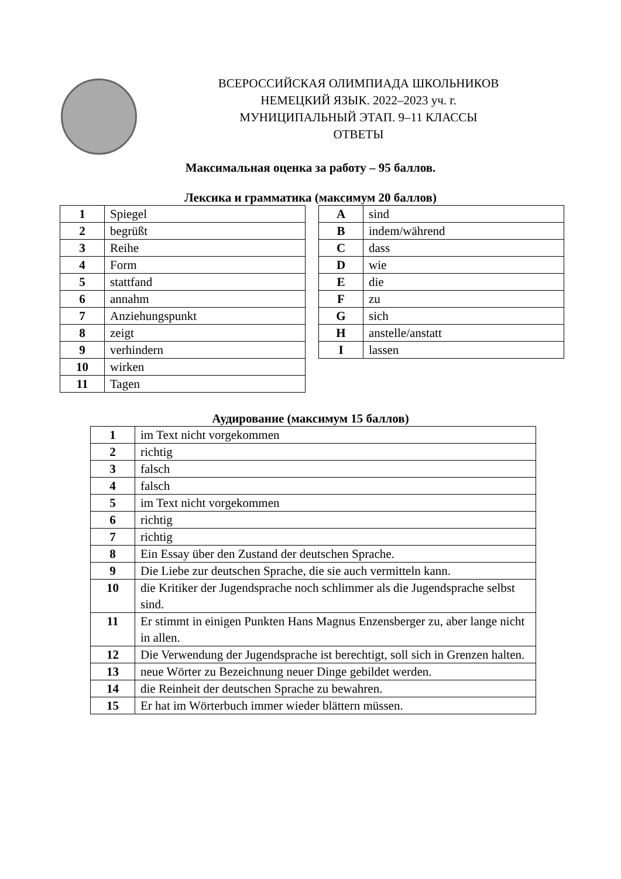ВСЕРОССИЙСКАЯ ОЛИМПИАДА ШКОЛЬНИКОВ
НЕМЕЦКИЙ ЯЗЫК. 2022–2023 уч. г.
МУНИЦИПАЛЬНЫЙ ЭТАП. 9–11 КЛАССЫ
ОТВЕТЫ
Максимальная оценка за работу – 95 баллов.
Лексика и грамматика (максимум 20 баллов)
| 1 | Spiegel |
| 2 | begrüßt |
| 3 | Reihe |
| 4 | Form |
| 5 | stattfand |
| 6 | annahm |
| 7 | Anziehungspunkt |
| 8 | zeigt |
| 9 | verhindern |
| 10 | wirken |
| 11 | Tagen |
| A | sind |
| B | indem/während |
| C | dass |
| D | wie |
| E | die |
| F | zu |
| G | sich |
| H | anstelle/anstatt |
| I | lassen |
Аудирование (максимум 15 баллов)
| 1 | im Text nicht vorgekommen |
| 2 | richtig |
| 3 | falsch |
| 4 | falsch |
| 5 | im Text nicht vorgekommen |
| 6 | richtig |
| 7 | richtig |
| 8 | Ein Essay über den Zustand der deutschen Sprache. |
| 9 | Die Liebe zur deutschen Sprache, die sie auch vermitteln kann. |
| 10 | die Kritiker der Jugendsprache noch schlimmer als die Jugendsprache selbst sind. |
| 11 | Er stimmt in einigen Punkten Hans Magnus Enzensberger zu, aber lange nicht in allen. |
| 12 | Die Verwendung der Jugendsprache ist berechtigt, soll sich in Grenzen halten. |
| 13 | neue Wörter zu Bezeichnung neuer Dinge gebildet werden. |
| 14 | die Reinheit der deutschen Sprache zu bewahren. |
| 15 | Er hat im Wörterbuch immer wieder blättern müssen. |